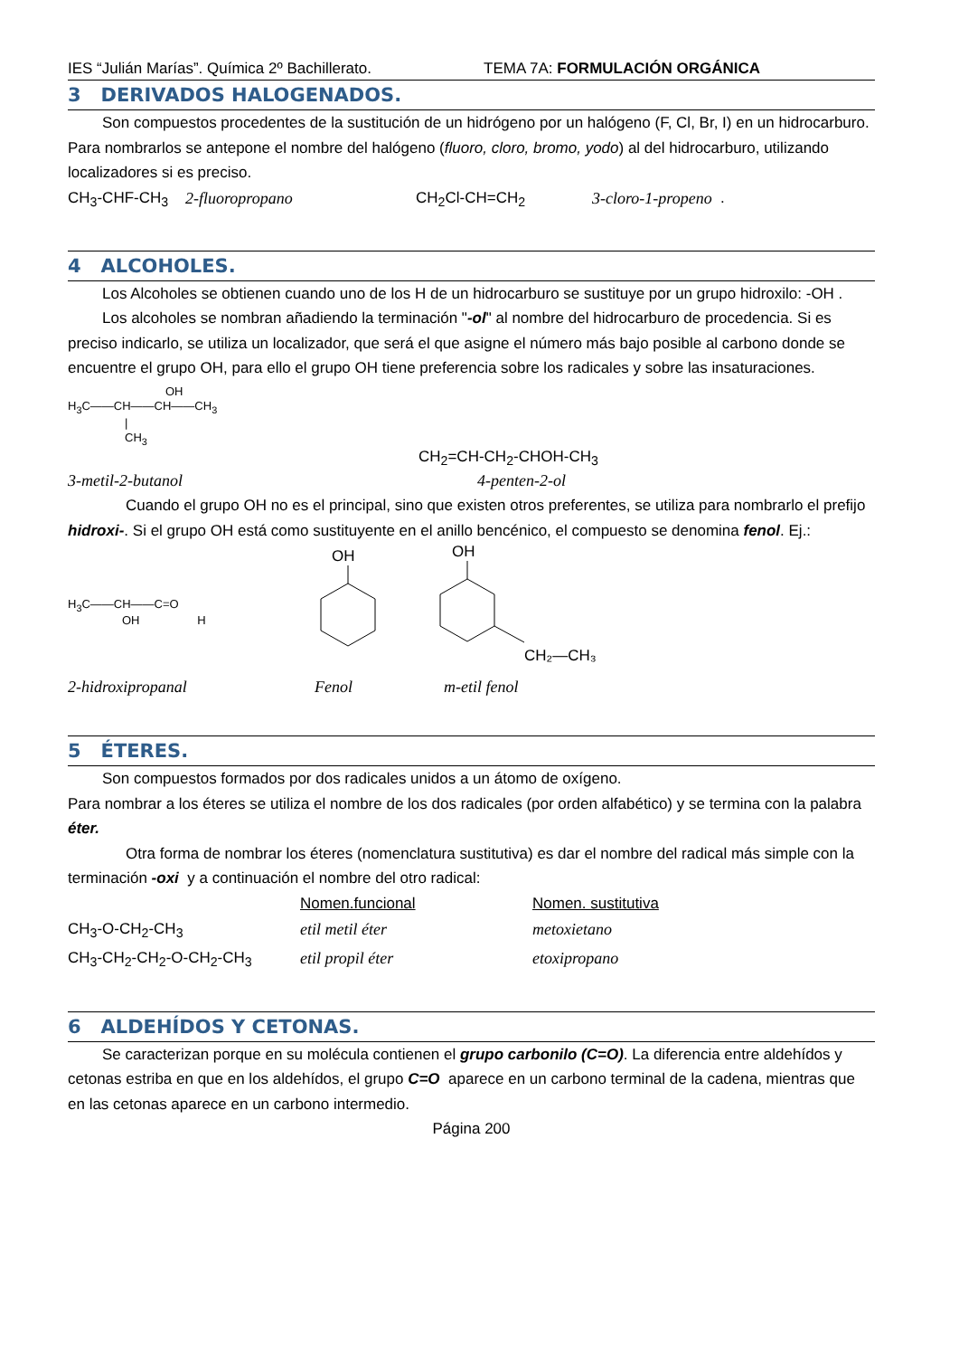IES “Julián Marías”. Química 2º Bachillerato. TEMA 7A: FORMULACIÓN ORGÁNICA
3 DERIVADOS HALOGENADOS.
Son compuestos procedentes de la sustitución de un hidrógeno por un halógeno (F, Cl, Br, I) en un hidrocarburo.
Para nombrarlos se antepone el nombre del halógeno (fluoro, cloro, bromo, yodo) al del hidrocarburo, utilizando localizadores si es preciso.
CH<sub>3</sub>-CHF-CH<sub>3</sub> 2-fluoropropano CH<sub>2</sub>Cl-CH=CH<sub>2</sub> 3-cloro-1-propeno .
4 ALCOHOLES.
Los Alcoholes se obtienen cuando uno de los H de un hidrocarburo se sustituye por un grupo hidroxilo: -OH .
Los alcoholes se nombran añadiendo la terminación "-ol" al nombre del hidrocarburo de procedencia. Si es preciso indicarlo, se utiliza un localizador, que será el que asigne el número más bajo posible al carbono donde se encuentre el grupo OH, para ello el grupo OH tiene preferencia sobre los radicales y sobre las insaturaciones.
OH
H<sub>3</sub>C——CH——CH——CH<sub>3</sub>
|
CH<sub>3</sub>
CH<sub>2</sub>=CH-CH<sub>2</sub>-CHOH-CH<sub>3</sub>
3-metil-2-butanol 4-penten-2-ol
Cuando el grupo OH no es el principal, sino que existen otros preferentes, se utiliza para nombrarlo el prefijo hidroxi-. Si el grupo OH está como sustituyente en el anillo bencénico, el compuesto se denomina fenol. Ej.:
H<sub>3</sub>C——CH——C=O
OH H
OH
OH
CH₂—CH₃
2-hidroxipropanal Fenol m-etil fenol
5 ÉTERES.
Son compuestos formados por dos radicales unidos a un átomo de oxígeno.
Para nombrar a los éteres se utiliza el nombre de los dos radicales (por orden alfabético) y se termina con la palabra éter.
Otra forma de nombrar los éteres (nomenclatura sustitutiva) es dar el nombre del radical más simple con la terminación -oxi y a continuación el nombre del otro radical:
Nomen.funcional Nomen. sustitutiva
CH<sub>3</sub>-O-CH<sub>2</sub>-CH<sub>3</sub> etil metil éter metoxietano
CH<sub>3</sub>-CH<sub>2</sub>-CH<sub>2</sub>-O-CH<sub>2</sub>-CH<sub>3</sub> etil propil éter etoxipropano
6 ALDEHÍDOS Y CETONAS.
Se caracterizan porque en su molécula contienen el grupo carbonilo (C=O). La diferencia entre aldehídos y cetonas estriba en que en los aldehídos, el grupo C=O aparece en un carbono terminal de la cadena, mientras que en las cetonas aparece en un carbono intermedio.
Página 200